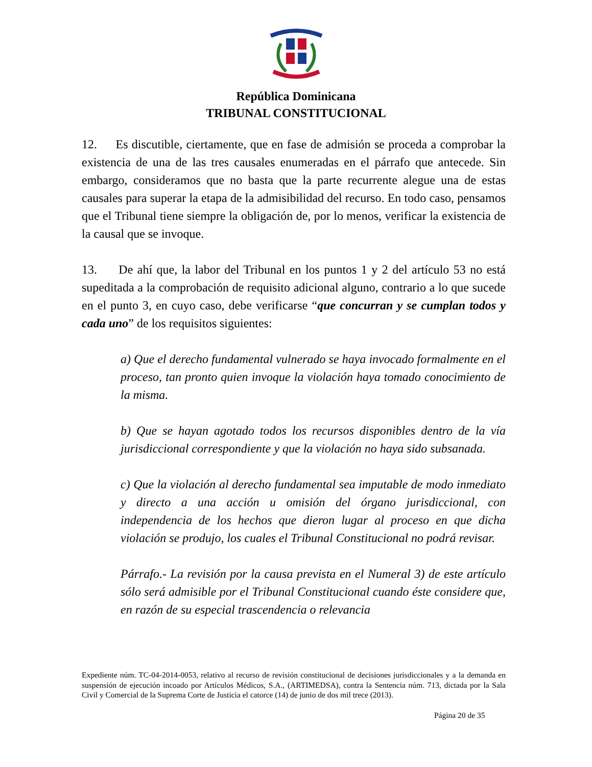República Dominicana
TRIBUNAL CONSTITUCIONAL
12. Es discutible, ciertamente, que en fase de admisión se proceda a comprobar la existencia de una de las tres causales enumeradas en el párrafo que antecede. Sin embargo, consideramos que no basta que la parte recurrente alegue una de estas causales para superar la etapa de la admisibilidad del recurso. En todo caso, pensamos que el Tribunal tiene siempre la obligación de, por lo menos, verificar la existencia de la causal que se invoque.
13. De ahí que, la labor del Tribunal en los puntos 1 y 2 del artículo 53 no está supeditada a la comprobación de requisito adicional alguno, contrario a lo que sucede en el punto 3, en cuyo caso, debe verificarse “que concurran y se cumplan todos y cada uno” de los requisitos siguientes:
a) Que el derecho fundamental vulnerado se haya invocado formalmente en el proceso, tan pronto quien invoque la violación haya tomado conocimiento de la misma.
b) Que se hayan agotado todos los recursos disponibles dentro de la vía jurisdiccional correspondiente y que la violación no haya sido subsanada.
c) Que la violación al derecho fundamental sea imputable de modo inmediato y directo a una acción u omisión del órgano jurisdiccional, con independencia de los hechos que dieron lugar al proceso en que dicha violación se produjo, los cuales el Tribunal Constitucional no podrá revisar.
Párrafo.- La revisión por la causa prevista en el Numeral 3) de este artículo sólo será admisible por el Tribunal Constitucional cuando éste considere que, en razón de su especial trascendencia o relevancia
Expediente núm. TC-04-2014-0053, relativo al recurso de revisión constitucional de decisiones jurisdiccionales y a la demanda en suspensión de ejecución incoado por Artículos Médicos, S.A., (ARTIMEDSA), contra la Sentencia núm. 713, dictada por la Sala Civil y Comercial de la Suprema Corte de Justicia el catorce (14) de junio de dos mil trece (2013).
Página 20 de 35